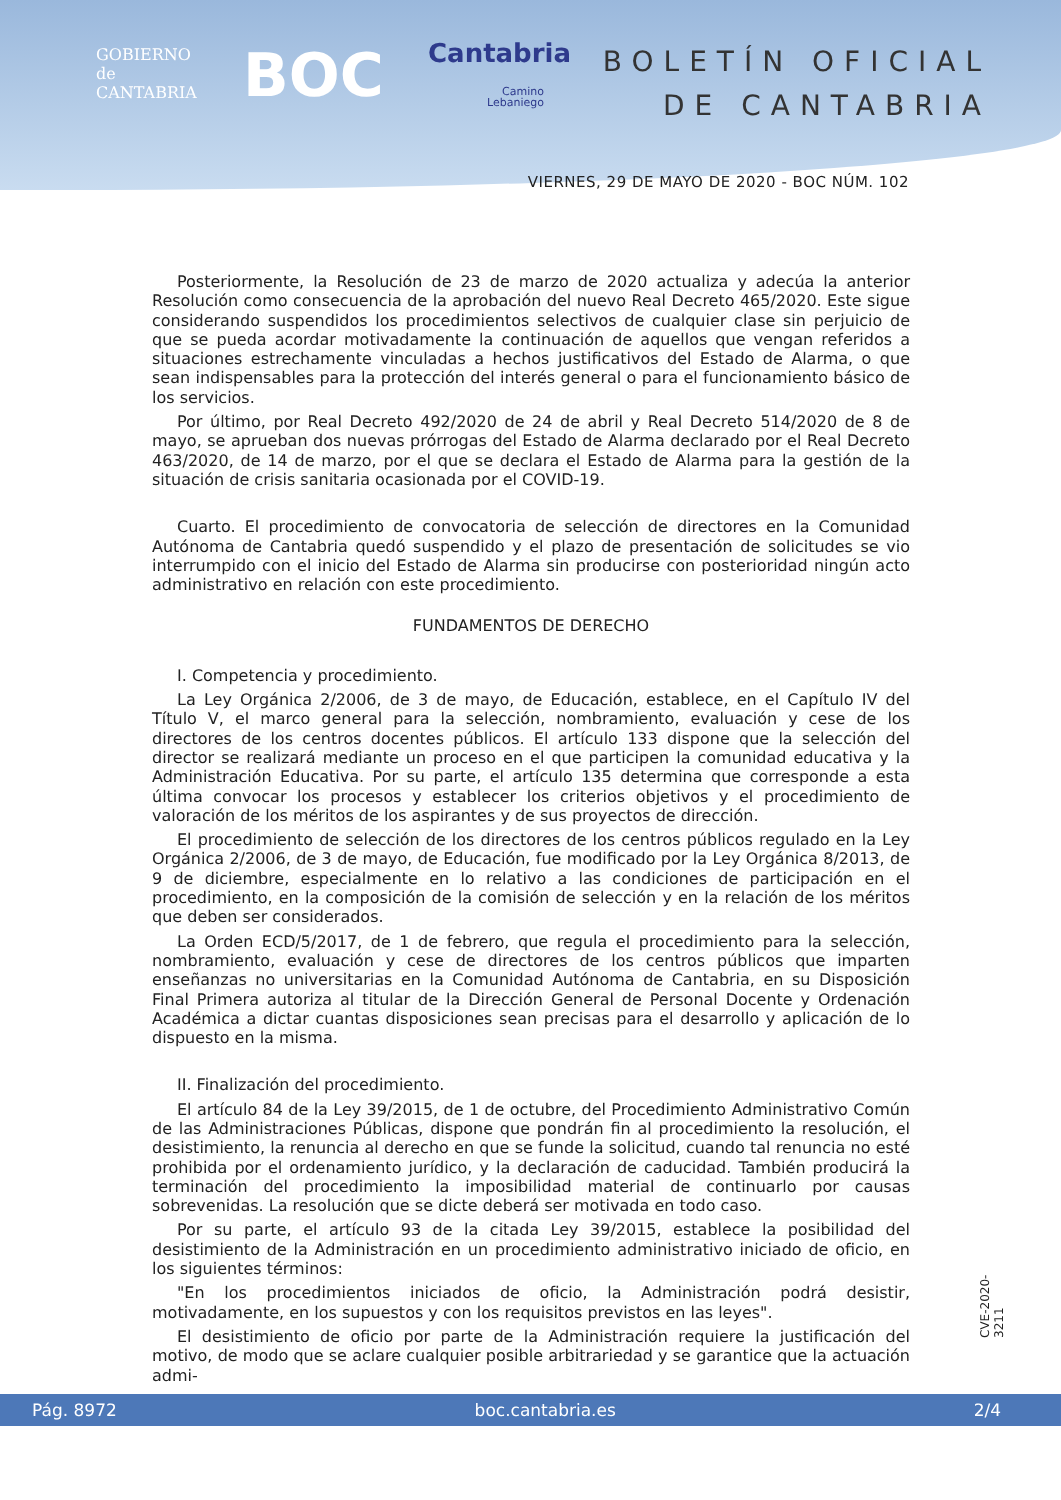GOBIERNO
de
CANTABRIA
BOC Cantabria
Camino
Lebaniego
BOLETÍN OFICIAL
DE CANTABRIA
VIERNES, 29 DE MAYO DE 2020 - BOC NÚM. 102
Posteriormente, la Resolución de 23 de marzo de 2020 actualiza y adecúa la anterior Resolución como consecuencia de la aprobación del nuevo Real Decreto 465/2020. Este sigue considerando suspendidos los procedimientos selectivos de cualquier clase sin perjuicio de que se pueda acordar motivadamente la continuación de aquellos que vengan referidos a situaciones estrechamente vinculadas a hechos justificativos del Estado de Alarma, o que sean indispensables para la protección del interés general o para el funcionamiento básico de los servicios.
Por último, por Real Decreto 492/2020 de 24 de abril y Real Decreto 514/2020 de 8 de mayo, se aprueban dos nuevas prórrogas del Estado de Alarma declarado por el Real Decreto 463/2020, de 14 de marzo, por el que se declara el Estado de Alarma para la gestión de la situación de crisis sanitaria ocasionada por el COVID-19.
Cuarto. El procedimiento de convocatoria de selección de directores en la Comunidad Autónoma de Cantabria quedó suspendido y el plazo de presentación de solicitudes se vio interrumpido con el inicio del Estado de Alarma sin producirse con posterioridad ningún acto administrativo en relación con este procedimiento.
FUNDAMENTOS DE DERECHO
I. Competencia y procedimiento.
La Ley Orgánica 2/2006, de 3 de mayo, de Educación, establece, en el Capítulo IV del Título V, el marco general para la selección, nombramiento, evaluación y cese de los directores de los centros docentes públicos. El artículo 133 dispone que la selección del director se realizará mediante un proceso en el que participen la comunidad educativa y la Administración Educativa. Por su parte, el artículo 135 determina que corresponde a esta última convocar los procesos y establecer los criterios objetivos y el procedimiento de valoración de los méritos de los aspirantes y de sus proyectos de dirección.
El procedimiento de selección de los directores de los centros públicos regulado en la Ley Orgánica 2/2006, de 3 de mayo, de Educación, fue modificado por la Ley Orgánica 8/2013, de 9 de diciembre, especialmente en lo relativo a las condiciones de participación en el procedimiento, en la composición de la comisión de selección y en la relación de los méritos que deben ser considerados.
La Orden ECD/5/2017, de 1 de febrero, que regula el procedimiento para la selección, nombramiento, evaluación y cese de directores de los centros públicos que imparten enseñanzas no universitarias en la Comunidad Autónoma de Cantabria, en su Disposición Final Primera autoriza al titular de la Dirección General de Personal Docente y Ordenación Académica a dictar cuantas disposiciones sean precisas para el desarrollo y aplicación de lo dispuesto en la misma.
II. Finalización del procedimiento.
El artículo 84 de la Ley 39/2015, de 1 de octubre, del Procedimiento Administrativo Común de las Administraciones Públicas, dispone que pondrán fin al procedimiento la resolución, el desistimiento, la renuncia al derecho en que se funde la solicitud, cuando tal renuncia no esté prohibida por el ordenamiento jurídico, y la declaración de caducidad. También producirá la terminación del procedimiento la imposibilidad material de continuarlo por causas sobrevenidas. La resolución que se dicte deberá ser motivada en todo caso.
Por su parte, el artículo 93 de la citada Ley 39/2015, establece la posibilidad del desistimiento de la Administración en un procedimiento administrativo iniciado de oficio, en los siguientes términos:
"En los procedimientos iniciados de oficio, la Administración podrá desistir, motivadamente, en los supuestos y con los requisitos previstos en las leyes".
El desistimiento de oficio por parte de la Administración requiere la justificación del motivo, de modo que se aclare cualquier posible arbitrariedad y se garantice que la actuación admi-
CVE-2020-3211
Pág. 8972 boc.cantabria.es 2/4